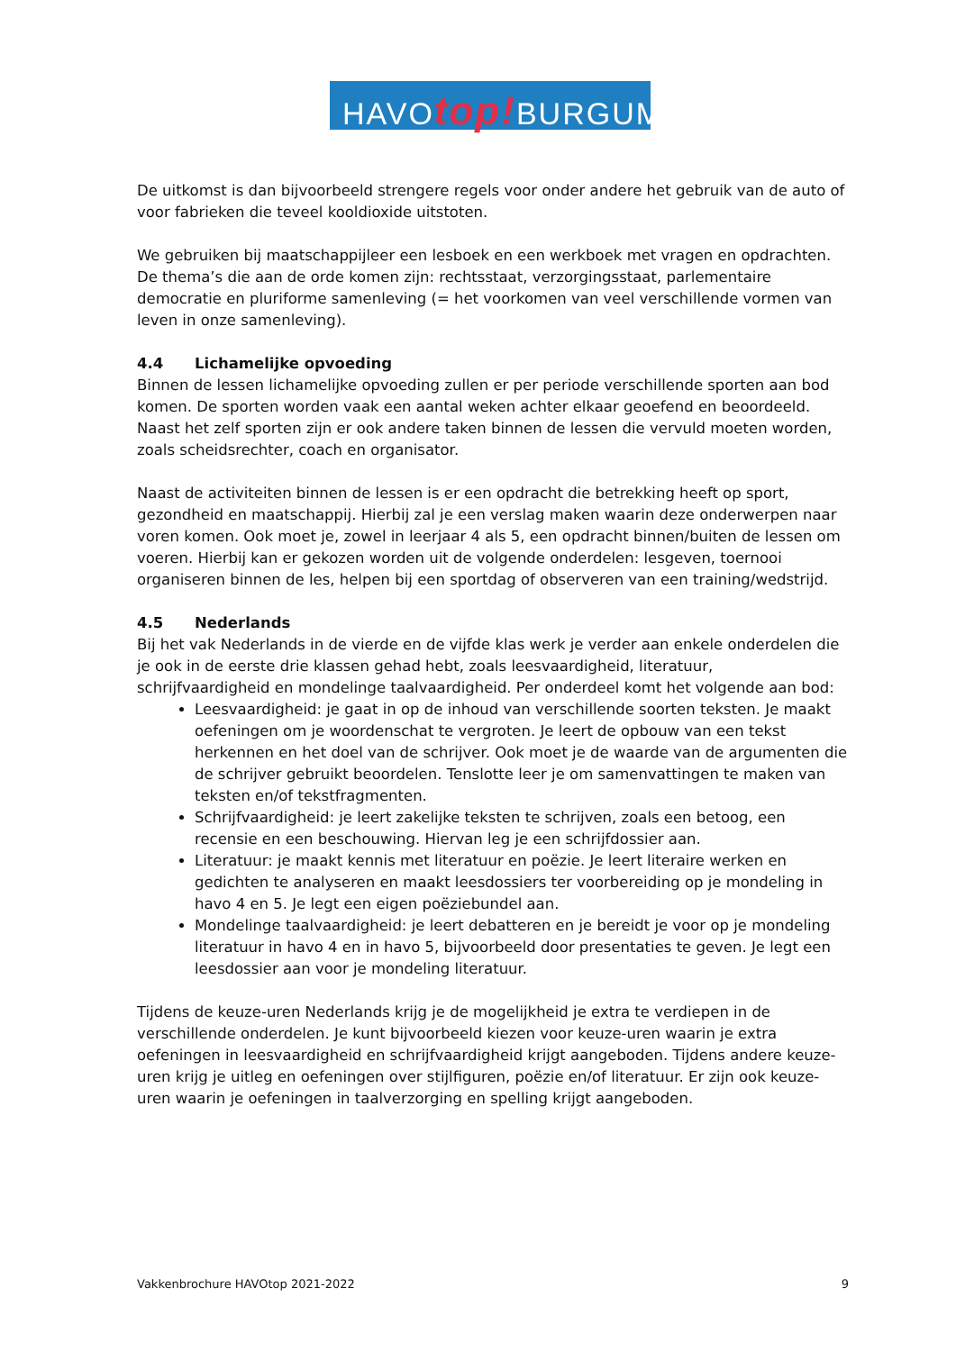HAVOtop!BURGUM
De uitkomst is dan bijvoorbeeld strengere regels voor onder andere het gebruik van de auto of voor fabrieken die teveel kooldioxide uitstoten.
We gebruiken bij maatschappijleer een lesboek en een werkboek met vragen en opdrachten. De thema’s die aan de orde komen zijn: rechtsstaat, verzorgingsstaat, parlementaire democratie en pluriforme samenleving (= het voorkomen van veel verschillende vormen van leven in onze samenleving).
4.4 Lichamelijke opvoeding
Binnen de lessen lichamelijke opvoeding zullen er per periode verschillende sporten aan bod komen. De sporten worden vaak een aantal weken achter elkaar geoefend en beoordeeld. Naast het zelf sporten zijn er ook andere taken binnen de lessen die vervuld moeten worden, zoals scheidsrechter, coach en organisator.
Naast de activiteiten binnen de lessen is er een opdracht die betrekking heeft op sport, gezondheid en maatschappij. Hierbij zal je een verslag maken waarin deze onderwerpen naar voren komen. Ook moet je, zowel in leerjaar 4 als 5, een opdracht binnen/buiten de lessen om voeren. Hierbij kan er gekozen worden uit de volgende onderdelen: lesgeven, toernooi organiseren binnen de les, helpen bij een sportdag of observeren van een training/wedstrijd.
4.5 Nederlands
Bij het vak Nederlands in de vierde en de vijfde klas werk je verder aan enkele onderdelen die je ook in de eerste drie klassen gehad hebt, zoals leesvaardigheid, literatuur, schrijfvaardigheid en mondelinge taalvaardigheid. Per onderdeel komt het volgende aan bod:
Leesvaardigheid: je gaat in op de inhoud van verschillende soorten teksten. Je maakt oefeningen om je woordenschat te vergroten. Je leert de opbouw van een tekst herkennen en het doel van de schrijver. Ook moet je de waarde van de argumenten die de schrijver gebruikt beoordelen. Tenslotte leer je om samenvattingen te maken van teksten en/of tekstfragmenten.
Schrijfvaardigheid: je leert zakelijke teksten te schrijven, zoals een betoog, een recensie en een beschouwing. Hiervan leg je een schrijfdossier aan.
Literatuur: je maakt kennis met literatuur en poëzie. Je leert literaire werken en gedichten te analyseren en maakt leesdossiers ter voorbereiding op je mondeling in havo 4 en 5. Je legt een eigen poëziebundel aan.
Mondelinge taalvaardigheid: je leert debatteren en je bereidt je voor op je mondeling literatuur in havo 4 en in havo 5, bijvoorbeeld door presentaties te geven. Je legt een leesdossier aan voor je mondeling literatuur.
Tijdens de keuze-uren Nederlands krijg je de mogelijkheid je extra te verdiepen in de verschillende onderdelen. Je kunt bijvoorbeeld kiezen voor keuze-uren waarin je extra oefeningen in leesvaardigheid en schrijfvaardigheid krijgt aangeboden. Tijdens andere keuze-uren krijg je uitleg en oefeningen over stijlfiguren, poëzie en/of literatuur. Er zijn ook keuze-uren waarin je oefeningen in taalverzorging en spelling krijgt aangeboden.
Vakkenbrochure HAVOtop 2021-2022 9